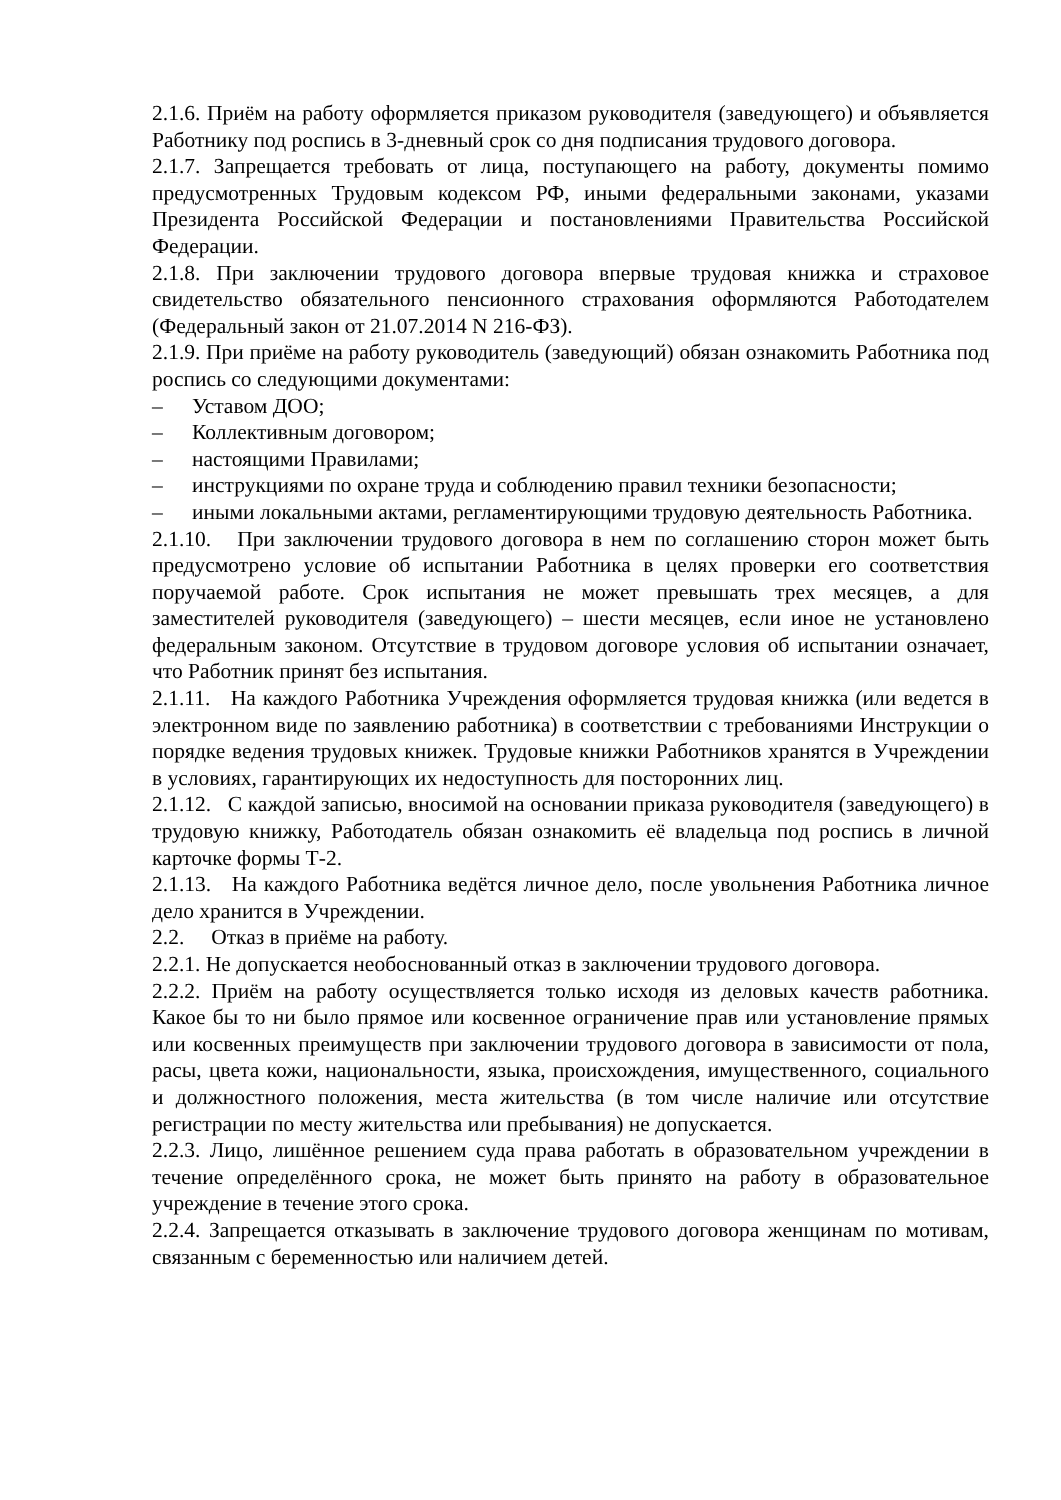2.1.6. Приём на работу оформляется приказом руководителя (заведующего) и объявляется Работнику под роспись в 3-дневный срок со дня подписания трудового договора.
2.1.7. Запрещается требовать от лица, поступающего на работу, документы помимо предусмотренных Трудовым кодексом РФ, иными федеральными законами, указами Президента Российской Федерации и постановлениями Правительства Российской Федерации.
2.1.8. При заключении трудового договора впервые трудовая книжка и страховое свидетельство обязательного пенсионного страхования оформляются Работодателем (Федеральный закон от 21.07.2014 N 216-ФЗ).
2.1.9. При приёме на работу руководитель (заведующий) обязан ознакомить Работника под роспись со следующими документами:
– Уставом ДОО;
– Коллективным договором;
– настоящими Правилами;
– инструкциями по охране труда и соблюдению правил техники безопасности;
– иными локальными актами, регламентирующими трудовую деятельность Работника.
2.1.10. При заключении трудового договора в нем по соглашению сторон может быть предусмотрено условие об испытании Работника в целях проверки его соответствия поручаемой работе. Срок испытания не может превышать трех месяцев, а для заместителей руководителя (заведующего) – шести месяцев, если иное не установлено федеральным законом. Отсутствие в трудовом договоре условия об испытании означает, что Работник принят без испытания.
2.1.11. На каждого Работника Учреждения оформляется трудовая книжка (или ведется в электронном виде по заявлению работника) в соответствии с требованиями Инструкции о порядке ведения трудовых книжек. Трудовые книжки Работников хранятся в Учреждении в условиях, гарантирующих их недоступность для посторонних лиц.
2.1.12. С каждой записью, вносимой на основании приказа руководителя (заведующего) в трудовую книжку, Работодатель обязан ознакомить её владельца под роспись в личной карточке формы Т-2.
2.1.13. На каждого Работника ведётся личное дело, после увольнения Работника личное дело хранится в Учреждении.
2.2. Отказ в приёме на работу.
2.2.1. Не допускается необоснованный отказ в заключении трудового договора.
2.2.2. Приём на работу осуществляется только исходя из деловых качеств работника. Какое бы то ни было прямое или косвенное ограничение прав или установление прямых или косвенных преимуществ при заключении трудового договора в зависимости от пола, расы, цвета кожи, национальности, языка, происхождения, имущественного, социального и должностного положения, места жительства (в том числе наличие или отсутствие регистрации по месту жительства или пребывания) не допускается.
2.2.3. Лицо, лишённое решением суда права работать в образовательном учреждении в течение определённого срока, не может быть принято на работу в образовательное учреждение в течение этого срока.
2.2.4. Запрещается отказывать в заключение трудового договора женщинам по мотивам, связанным с беременностью или наличием детей.